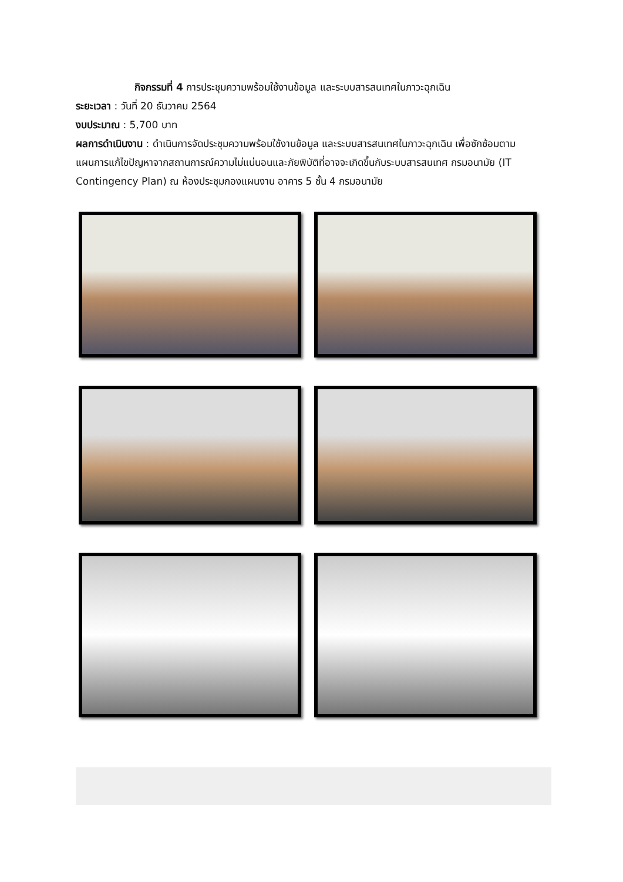กิจกรรมที่ 4 การประชุมความพร้อมใช้งานข้อมูล และระบบสารสนเทศในภาวะฉุกเฉิน
ระยะเวลา : วันที่ 20 ธันวาคม 2564
งบประมาณ : 5,700 บาท
ผลการดำเนินงาน : ดำเนินการจัดประชุมความพร้อมใช้งานข้อมูล และระบบสารสนเทศในภาวะฉุกเฉิน เพื่อซักซ้อมตามแผนการแก้ไขปัญหาจากสถานการณ์ความไม่แน่นอนและภัยพิบัติที่อาจจะเกิดขึ้นกับระบบสารสนเทศ กรมอนามัย (IT Contingency Plan) ณ ห้องประชุมกองแผนงาน อาคาร 5 ชั้น 4 กรมอนามัย